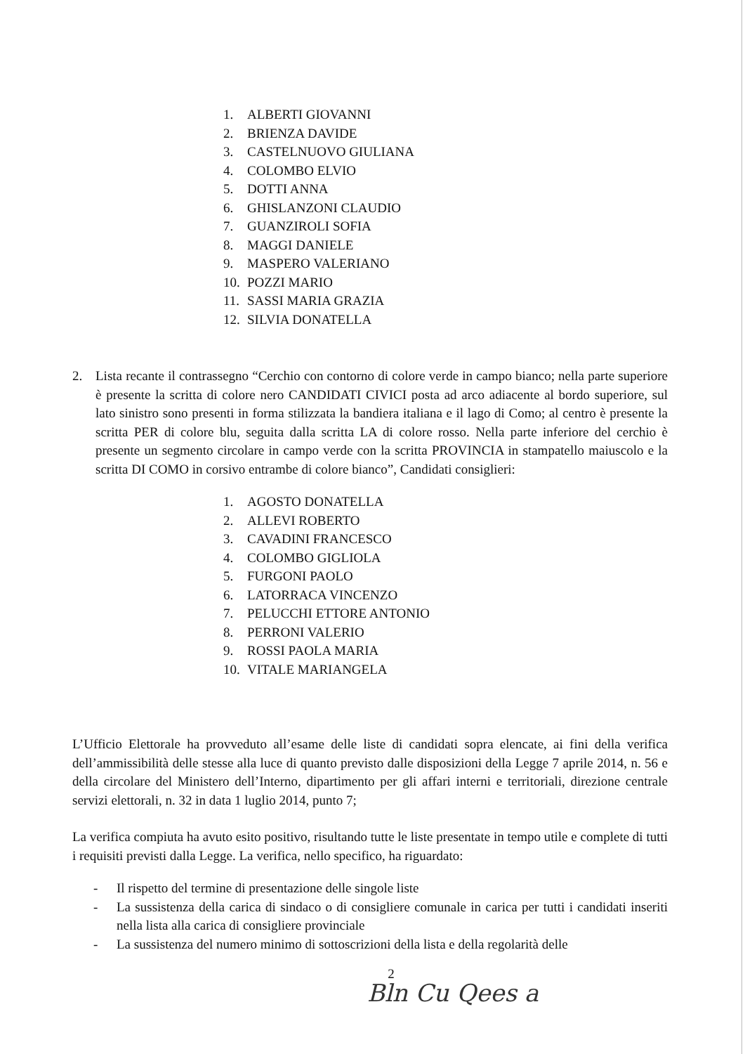1. ALBERTI GIOVANNI
2. BRIENZA DAVIDE
3. CASTELNUOVO GIULIANA
4. COLOMBO ELVIO
5. DOTTI ANNA
6. GHISLANZONI CLAUDIO
7. GUANZIROLI SOFIA
8. MAGGI DANIELE
9. MASPERO VALERIANO
10. POZZI MARIO
11. SASSI MARIA GRAZIA
12. SILVIA DONATELLA
2. Lista recante il contrassegno “Cerchio con contorno di colore verde in campo bianco; nella parte superiore è presente la scritta di colore nero CANDIDATI CIVICI posta ad arco adiacente al bordo superiore, sul lato sinistro sono presenti in forma stilizzata la bandiera italiana e il lago di Como; al centro è presente la scritta PER di colore blu, seguita dalla scritta LA di colore rosso. Nella parte inferiore del cerchio è presente un segmento circolare in campo verde con la scritta PROVINCIA in stampatello maiuscolo e la scritta DI COMO in corsivo entrambe di colore bianco”, Candidati consiglieri:
1. AGOSTO DONATELLA
2. ALLEVI ROBERTO
3. CAVADINI FRANCESCO
4. COLOMBO GIGLIOLA
5. FURGONI PAOLO
6. LATORRACA VINCENZO
7. PELUCCHI ETTORE ANTONIO
8. PERRONI VALERIO
9. ROSSI PAOLA MARIA
10. VITALE MARIANGELA
L’Ufficio Elettorale ha provveduto all’esame delle liste di candidati sopra elencate, ai fini della verifica dell’ammissibilità delle stesse alla luce di quanto previsto dalle disposizioni della Legge 7 aprile 2014, n. 56 e della circolare del Ministero dell’Interno, dipartimento per gli affari interni e territoriali, direzione centrale servizi elettorali, n. 32 in data 1 luglio 2014, punto 7;
La verifica compiuta ha avuto esito positivo, risultando tutte le liste presentate in tempo utile e complete di tutti i requisiti previsti dalla Legge. La verifica, nello specifico, ha riguardato:
- Il rispetto del termine di presentazione delle singole liste
- La sussistenza della carica di sindaco o di consigliere comunale in carica per tutti i candidati inseriti nella lista alla carica di consigliere provinciale
- La sussistenza del numero minimo di sottoscrizioni della lista e della regolarità delle
2
Bln Cu Qees a